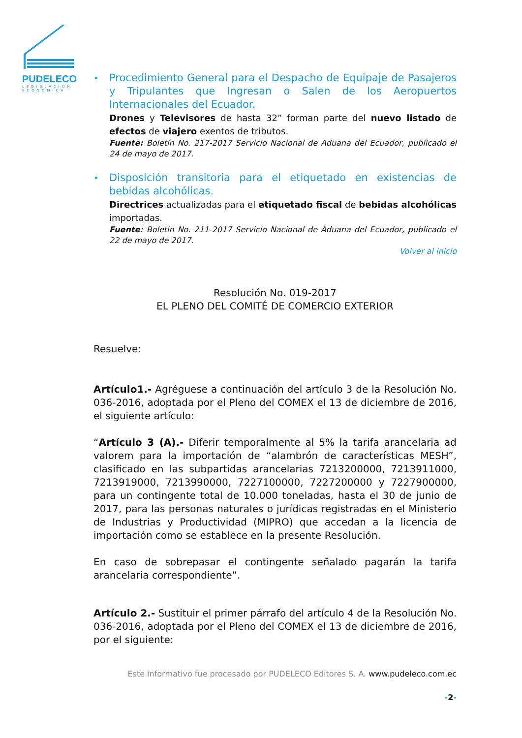PUDELECO
LEGISLACIÓN ECONÓMICA
•
Procedimiento General para el Despacho de Equipaje de Pasajeros y Tripulantes que Ingresan o Salen de los Aeropuertos Internacionales del Ecuador.
Drones y Televisores de hasta 32” forman parte del nuevo listado de efectos de viajero exentos de tributos.
Fuente: Boletín No. 217-2017 Servicio Nacional de Aduana del Ecuador, publicado el 24 de mayo de 2017.
•
Disposición transitoria para el etiquetado en existencias de bebidas alcohólicas.
Directrices actualizadas para el etiquetado fiscal de bebidas alcohólicas importadas.
Fuente: Boletín No. 211-2017 Servicio Nacional de Aduana del Ecuador, publicado el 22 de mayo de 2017.
Volver al inicio
Resolución No. 019-2017
EL PLENO DEL COMITÉ DE COMERCIO EXTERIOR
Resuelve:
Artículo1.- Agréguese a continuación del artículo 3 de la Resolución No. 036-2016, adoptada por el Pleno del COMEX el 13 de diciembre de 2016, el siguiente artículo:
“Artículo 3 (A).- Diferir temporalmente al 5% la tarifa arancelaria ad valorem para la importación de “alambrón de características MESH”, clasificado en las subpartidas arancelarias 7213200000, 7213911000, 7213919000, 7213990000, 7227100000, 7227200000 y 7227900000, para un contingente total de 10.000 toneladas, hasta el 30 de junio de 2017, para las personas naturales o jurídicas registradas en el Ministerio de Industrias y Productividad (MIPRO) que accedan a la licencia de importación como se establece en la presente Resolución.
En caso de sobrepasar el contingente señalado pagarán la tarifa arancelaria correspondiente”.
Artículo 2.- Sustituir el primer párrafo del artículo 4 de la Resolución No. 036-2016, adoptada por el Pleno del COMEX el 13 de diciembre de 2016, por el siguiente:
Este informativo fue procesado por PUDELECO Editores S. A. www.pudeleco.com.ec
-2-